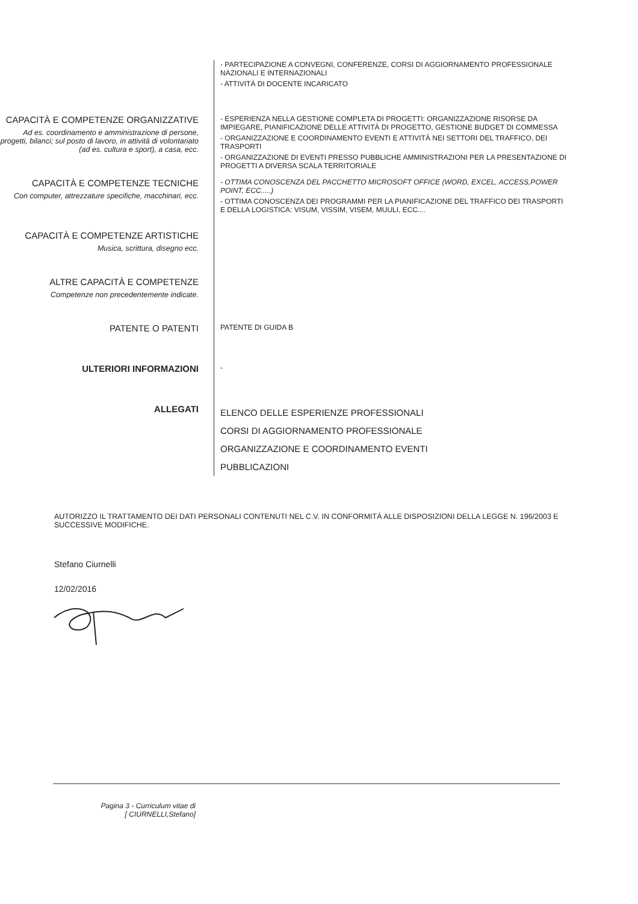- PARTECIPAZIONE A CONVEGNI, CONFERENZE, CORSI DI AGGIORNAMENTO PROFESSIONALE NAZIONALI E INTERNAZIONALI
- ATTIVITÀ DI DOCENTE INCARICATO
CAPACITÀ E COMPETENZE ORGANIZZATIVE
Ad es. coordinamento e amministrazione di persone, progetti, bilanci; sul posto di lavoro, in attività di volontariato (ad es. cultura e sport), a casa, ecc.
- ESPERIENZA NELLA GESTIONE COMPLETA DI PROGETTI: ORGANIZZAZIONE RISORSE DA IMPIEGARE, PIANIFICAZIONE DELLE ATTIVITÀ DI PROGETTO, GESTIONE BUDGET DI COMMESSA
- ORGANIZZAZIONE E COORDINAMENTO EVENTI E ATTIVITÀ NEI SETTORI DEL TRAFFICO, DEI TRASPORTI
- ORGANIZZAZIONE DI EVENTI PRESSO PUBBLICHE AMMINISTRAZIONI PER LA PRESENTAZIONE DI PROGETTI A DIVERSA SCALA TERRITORIALE
CAPACITÀ E COMPETENZE TECNICHE
Con computer, attrezzature specifiche, macchinari, ecc.
- OTTIMA CONOSCENZA DEL PACCHETTO MICROSOFT OFFICE (WORD, EXCEL, ACCESS,POWER POINT, ECC.....)
- OTTIMA CONOSCENZA DEI PROGRAMMI PER LA PIANIFICAZIONE DEL TRAFFICO DEI TRASPORTI E DELLA LOGISTICA: VISUM, VISSIM, VISEM, MUULI, ECC....
CAPACITÀ E COMPETENZE ARTISTICHE
Musica, scrittura, disegno ecc.
ALTRE CAPACITÀ E COMPETENZE
Competenze non precedentemente indicate.
PATENTE O PATENTI
PATENTE DI GUIDA B
ULTERIORI INFORMAZIONI
-
ALLEGATI
ELENCO DELLE ESPERIENZE PROFESSIONALI
CORSI DI AGGIORNAMENTO PROFESSIONALE
ORGANIZZAZIONE E COORDINAMENTO EVENTI
PUBBLICAZIONI
AUTORIZZO IL TRATTAMENTO DEI DATI PERSONALI CONTENUTI NEL C.V. IN CONFORMITÀ ALLE DISPOSIZIONI DELLA LEGGE N. 196/2003 E SUCCESSIVE MODIFICHE.
Stefano Ciurnelli
12/02/2016
Pagina 3 - Curriculum vitae di
[ CIURNELLI,Stefano]